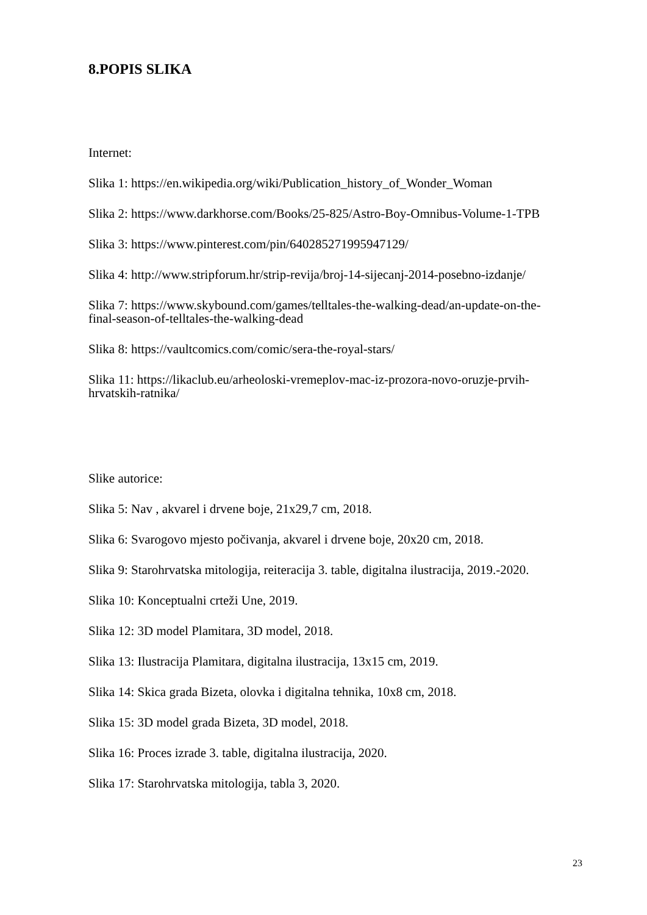8.POPIS SLIKA
Internet:
Slika 1: https://en.wikipedia.org/wiki/Publication_history_of_Wonder_Woman
Slika 2: https://www.darkhorse.com/Books/25-825/Astro-Boy-Omnibus-Volume-1-TPB
Slika 3: https://www.pinterest.com/pin/640285271995947129/
Slika 4: http://www.stripforum.hr/strip-revija/broj-14-sijecanj-2014-posebno-izdanje/
Slika 7: https://www.skybound.com/games/telltales-the-walking-dead/an-update-on-the-final-season-of-telltales-the-walking-dead
Slika 8: https://vaultcomics.com/comic/sera-the-royal-stars/
Slika 11: https://likaclub.eu/arheoloski-vremeplov-mac-iz-prozora-novo-oruzje-prvih-hrvatskih-ratnika/
Slike autorice:
Slika 5: Nav , akvarel i drvene boje, 21x29,7 cm, 2018.
Slika 6: Svarogovo mjesto počivanja, akvarel i drvene boje, 20x20 cm, 2018.
Slika 9: Starohrvatska mitologija, reiteracija 3. table, digitalna ilustracija, 2019.-2020.
Slika 10: Konceptualni crteži Une, 2019.
Slika 12: 3D model Plamitara, 3D model, 2018.
Slika 13: Ilustracija Plamitara, digitalna ilustracija, 13x15 cm, 2019.
Slika 14: Skica grada Bizeta, olovka i digitalna tehnika, 10x8 cm, 2018.
Slika 15: 3D model grada Bizeta, 3D model, 2018.
Slika 16: Proces izrade 3. table, digitalna ilustracija, 2020.
Slika 17: Starohrvatska mitologija, tabla 3, 2020.
23